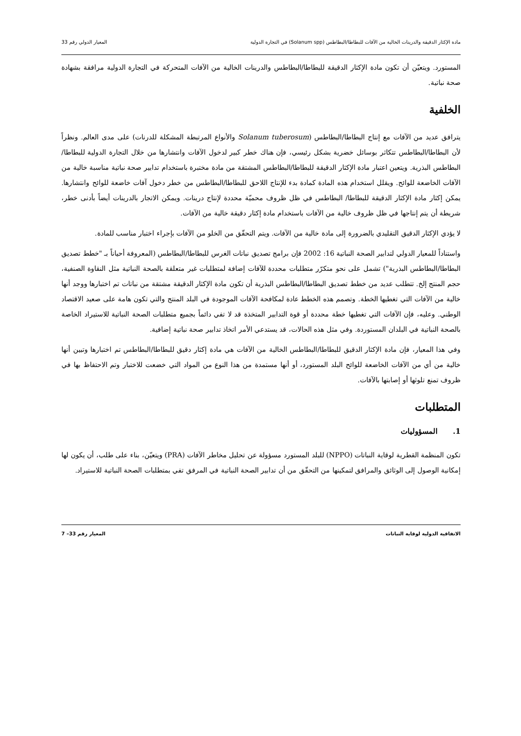مادة الإكثار الدقيقة والدرينات الخالية من الآفات للبطاطا/البطاطس (Solanum spp) في التجارة الدولية المعيار الدولي رقم 33
المستورد. ويتعيّن أن تكون مادة الإكثار الدقيقة للبطاطا/البطاطس والدرينات الخالية من الآفات المتحركة في التجارة الدولية مرافقة بشهادة صحة نباتية.
الخلفية
يترافق عديد من الآفات مع إنتاج البطاطا/البطاطس (Solanum tuberosum والأنواع المرتبطة المشكلة للدرنات) على مدى العالم. ونظراً لأن البطاطا/البطاطس تتكاثر بوسائل خضرية بشكل رئيسي، فإن هناك خطر كبير لدخول الآفات وانتشارها من خلال التجارة الدولية للبطاطا/البطاطس البذرية. ويتعين اعتبار مادة الإكثار الدقيقة للبطاطا/البطاطس المشتقة من مادة مختبرة باستخدام تدابير صحة نباتية مناسبة خالية من الآفات الخاضعة للوائح. ويقلل استخدام هذه المادة كمادة بدء للإنتاج اللاحق للبطاطا/البطاطس من خطر دخول آفات خاضعة للوائح وانتشارها. يمكن إكثار مادة الإكثار الدقيقة للبطاطا/ البطاطس في ظل ظروف محميّة محددة لإنتاج درينات. ويمكن الاتجار بالدرينات أيضاً بأدنى خطر، شريطة أن يتم إنتاجها في ظل ظروف خالية من الآفات باستخدام مادة إكثار دقيقة خالية من الآفات.
لا يؤدي الإكثار الدقيق التقليدي بالضرورة إلى مادة خالية من الآفات. ويتم التحقّق من الخلو من الآفات بإجراء اختبار مناسب للمادة.
واستناداً للمعيار الدولي لتدابير الصحة النباتية 16: 2002 فإن برامج تصديق نباتات الغرس للبطاطا/البطاطس (المعروفة أحياناً بـ "خطط تصديق البطاطا/البطاطس البذرية") تشمل على نحو متكرّر متطلبات محددة للآفات إضافة لمتطلبات غير متعلقة بالصحة النباتية مثل النقاوة الصنفية، حجم المنتج إلخ. تتطلب عديد من خطط تصديق البطاطا/البطاطس البذرية أن تكون مادة الإكثار الدقيقة مشتقة من نباتات تم اختبارها ووجد أنها خالية من الآفات التي تغطيها الخطة. وتصمم هذه الخطط عادة لمكافحة الآفات الموجودة في البلد المنتج والتي تكون هامة على صعيد الاقتصاد الوطني. وعليه، فإن الآفات التي تغطيها خطة محددة أو قوة التدابير المتخذة قد لا تفي دائماً بجميع متطلبات الصحة النباتية للاستيراد الخاصة بالصحة النباتية في البلدان المستوردة. وفي مثل هذه الحالات، قد يستدعي الأمر اتخاذ تدابير صحة نباتية إضافية.
وفي هذا المعيار، فإن مادة الإكثار الدقيق للبطاطا/البطاطس الخالية من الآفات هي مادة إكثار دقيق للبطاطا/البطاطس تم اختبارها وتبين أنها خالية من أي من الآفات الخاضعة للوائح البلد المستورد، أو أنها مستمدة من هذا النوع من المواد التي خضعت للاختبار وتم الاحتفاظ بها في ظروف تمنع تلوثها أو إصابتها بالآفات.
المتطلبات
1. المسؤوليات
تكون المنظمة القطرية لوقاية النباتات (NPPO) للبلد المستورد مسؤولة عن تحليل مخاطر الآفات (PRA) ويتعيّن، بناء على طلب، أن يكون لها إمكانية الوصول إلى الوثائق والمرافق لتمكينها من التحقّق من أن تدابير الصحة النباتية في المرفق تفي بمتطلبات الصحة النباتية للاستيراد.
الاتفاقية الدولية لوقاية النباتات المعيار رقم 33– 7